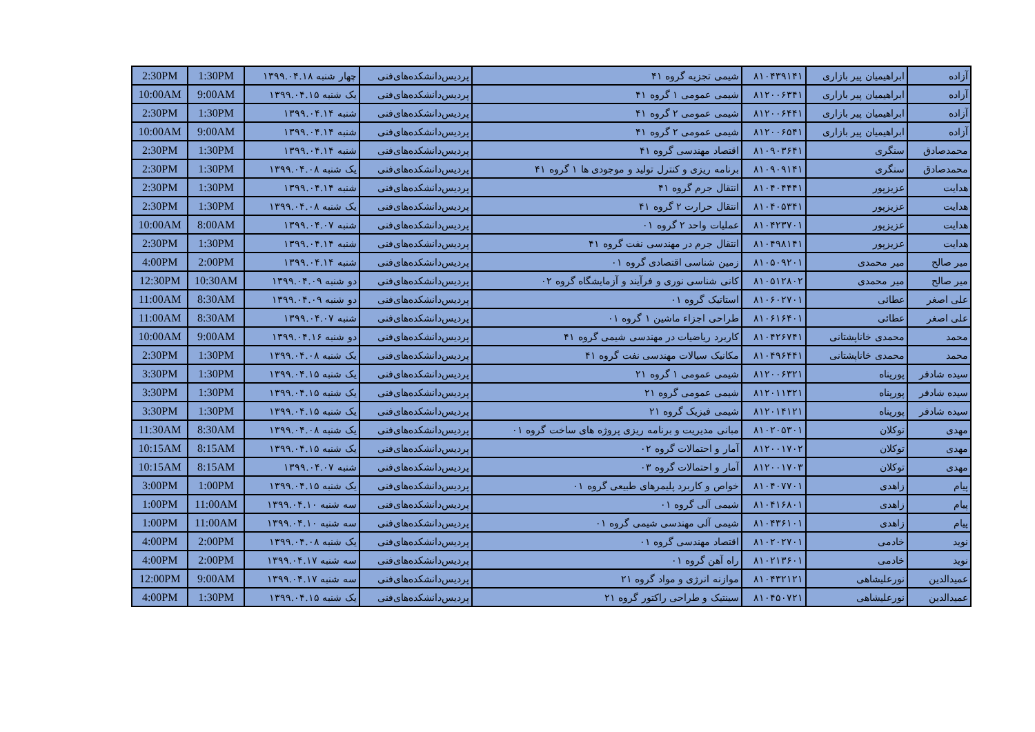| 2:30PM | 1:30PM | چهار شنبه ۱۳۹۹.۰۴.۱۸ | پردیس‌دانشکده‌های‌فنی | شیمی تجزیه گروه ۴۱ | ۸۱۰۴۳۹۱۴۱ | ابراهیمیان پیر بازاری | آزاده |
| 10:00AM | 9:00AM | یک شنبه ۱۳۹۹.۰۴.۱۵ | پردیس‌دانشکده‌های‌فنی | شیمی عمومی ۱ گروه ۴۱ | ۸۱۲۰۰۶۳۴۱ | ابراهیمیان پیر بازاری | آزاده |
| 2:30PM | 1:30PM | شنبه ۱۳۹۹.۰۴.۱۴ | پردیس‌دانشکده‌های‌فنی | شیمی عمومی ۲ گروه ۴۱ | ۸۱۲۰۰۶۴۴۱ | ابراهیمیان پیر بازاری | آزاده |
| 10:00AM | 9:00AM | شنبه ۱۳۹۹.۰۴.۱۴ | پردیس‌دانشکده‌های‌فنی | شیمی عمومی ۲ گروه ۴۱ | ۸۱۲۰۰۶۵۴۱ | ابراهیمیان پیر بازاری | آزاده |
| 2:30PM | 1:30PM | شنبه ۱۳۹۹.۰۴.۱۴ | پردیس‌دانشکده‌های‌فنی | اقتصاد مهندسی گروه ۴۱ | ۸۱۰۹۰۳۶۴۱ | سنگری | محمدصادق |
| 2:30PM | 1:30PM | یک شنبه ۱۳۹۹.۰۴.۰۸ | پردیس‌دانشکده‌های‌فنی | برنامه ریزی و کنترل تولید و موجودی ها ۱ گروه ۴۱ | ۸۱۰۹۰۹۱۴۱ | سنگری | محمدصادق |
| 2:30PM | 1:30PM | شنبه ۱۳۹۹.۰۴.۱۴ | پردیس‌دانشکده‌های‌فنی | انتقال جرم گروه ۴۱ | ۸۱۰۴۰۴۴۴۱ | عزیزپور | هدایت |
| 2:30PM | 1:30PM | یک شنبه ۱۳۹۹.۰۴.۰۸ | پردیس‌دانشکده‌های‌فنی | انتقال حرارت ۲ گروه ۴۱ | ۸۱۰۴۰۵۳۴۱ | عزیزپور | هدایت |
| 10:00AM | 8:00AM | شنبه ۱۳۹۹.۰۴.۰۷ | پردیس‌دانشکده‌های‌فنی | عملیات واحد ۲ گروه ۰۱ | ۸۱۰۴۲۳۷۰۱ | عزیزپور | هدایت |
| 2:30PM | 1:30PM | شنبه ۱۳۹۹.۰۴.۱۴ | پردیس‌دانشکده‌های‌فنی | انتقال جرم در مهندسی نفت گروه ۴۱ | ۸۱۰۴۹۸۱۴۱ | عزیزپور | هدایت |
| 4:00PM | 2:00PM | شنبه ۱۳۹۹.۰۴.۱۴ | پردیس‌دانشکده‌های‌فنی | زمین شناسی اقتصادی گروه ۰۱ | ۸۱۰۵۰۹۲۰۱ | میر محمدی | میر صالح |
| 12:30PM | 10:30AM | دو شنبه ۱۳۹۹.۰۴.۰۹ | پردیس‌دانشکده‌های‌فنی | کانی شناسی نوری و فرآیند و آزمایشگاه گروه ۰۲ | ۸۱۰۵۱۲۸۰۲ | میر محمدی | میر صالح |
| 11:00AM | 8:30AM | دو شنبه ۱۳۹۹.۰۴.۰۹ | پردیس‌دانشکده‌های‌فنی | استاتیک گروه ۰۱ | ۸۱۰۶۰۲۷۰۱ | عطائی | علی اصغر |
| 11:00AM | 8:30AM | شنبه ۱۳۹۹.۰۴.۰۷ | پردیس‌دانشکده‌های‌فنی | طراحی اجزاء ماشین ۱ گروه ۰۱ | ۸۱۰۶۱۶۴۰۱ | عطائی | علی اصغر |
| 10:00AM | 9:00AM | دو شنبه ۱۳۹۹.۰۴.۱۶ | پردیس‌دانشکده‌های‌فنی | کاربرد ریاضیات در مهندسی شیمی گروه ۴۱ | ۸۱۰۴۲۶۷۴۱ | محمدی خاناپشتانی | محمد |
| 2:30PM | 1:30PM | یک شنبه ۱۳۹۹.۰۴.۰۸ | پردیس‌دانشکده‌های‌فنی | مکانیک سیالات مهندسی نفت گروه ۴۱ | ۸۱۰۴۹۶۴۴۱ | محمدی خاناپشتانی | محمد |
| 3:30PM | 1:30PM | یک شنبه ۱۳۹۹.۰۴.۱۵ | پردیس‌دانشکده‌های‌فنی | شیمی عمومی ۱ گروه ۲۱ | ۸۱۲۰۰۶۳۲۱ | پورپناه | سیده شادفر |
| 3:30PM | 1:30PM | یک شنبه ۱۳۹۹.۰۴.۱۵ | پردیس‌دانشکده‌های‌فنی | شیمی عمومی گروه ۲۱ | ۸۱۲۰۱۱۳۲۱ | پورپناه | سیده شادفر |
| 3:30PM | 1:30PM | یک شنبه ۱۳۹۹.۰۴.۱۵ | پردیس‌دانشکده‌های‌فنی | شیمی فیزیک گروه ۲۱ | ۸۱۲۰۱۴۱۲۱ | پورپناه | سیده شادفر |
| 11:30AM | 8:30AM | یک شنبه ۱۳۹۹.۰۴.۰۸ | پردیس‌دانشکده‌های‌فنی | مبانی مدیریت و برنامه ریزی پروژه های ساخت گروه ۰۱ | ۸۱۰۲۰۵۳۰۱ | توکلان | مهدی |
| 10:15AM | 8:15AM | یک شنبه ۱۳۹۹.۰۴.۱۵ | پردیس‌دانشکده‌های‌فنی | آمار و احتمالات گروه ۰۲ | ۸۱۲۰۰۱۷۰۲ | توکلان | مهدی |
| 10:15AM | 8:15AM | شنبه ۱۳۹۹.۰۴.۰۷ | پردیس‌دانشکده‌های‌فنی | آمار و احتمالات گروه ۰۳ | ۸۱۲۰۰۱۷۰۳ | توکلان | مهدی |
| 3:00PM | 1:00PM | یک شنبه ۱۳۹۹.۰۴.۱۵ | پردیس‌دانشکده‌های‌فنی | خواص و کاربرد پلیمرهای طبیعی گروه ۰۱ | ۸۱۰۴۰۷۷۰۱ | زاهدی | پیام |
| 1:00PM | 11:00AM | سه شنبه ۱۳۹۹.۰۴.۱۰ | پردیس‌دانشکده‌های‌فنی | شیمی آلی گروه ۰۱ | ۸۱۰۴۱۶۸۰۱ | زاهدی | پیام |
| 1:00PM | 11:00AM | سه شنبه ۱۳۹۹.۰۴.۱۰ | پردیس‌دانشکده‌های‌فنی | شیمی آلی مهندسی شیمی گروه ۰۱ | ۸۱۰۴۳۶۱۰۱ | زاهدی | پیام |
| 4:00PM | 2:00PM | یک شنبه ۱۳۹۹.۰۴.۰۸ | پردیس‌دانشکده‌های‌فنی | اقتصاد مهندسی گروه ۰۱ | ۸۱۰۲۰۲۷۰۱ | خادمی | نوید |
| 4:00PM | 2:00PM | سه شنبه ۱۳۹۹.۰۴.۱۷ | پردیس‌دانشکده‌های‌فنی | راه آهن گروه ۰۱ | ۸۱۰۲۱۳۶۰۱ | خادمی | نوید |
| 12:00PM | 9:00AM | سه شنبه ۱۳۹۹.۰۴.۱۷ | پردیس‌دانشکده‌های‌فنی | موازنه انرژی و مواد گروه ۲۱ | ۸۱۰۴۳۲۱۲۱ | نورعلیشاهی | عمیدالدین |
| 4:00PM | 1:30PM | یک شنبه ۱۳۹۹.۰۴.۱۵ | پردیس‌دانشکده‌های‌فنی | سینتیک و طراحی راکتور گروه ۲۱ | ۸۱۰۴۵۰۷۲۱ | نورعلیشاهی | عمیدالدین |